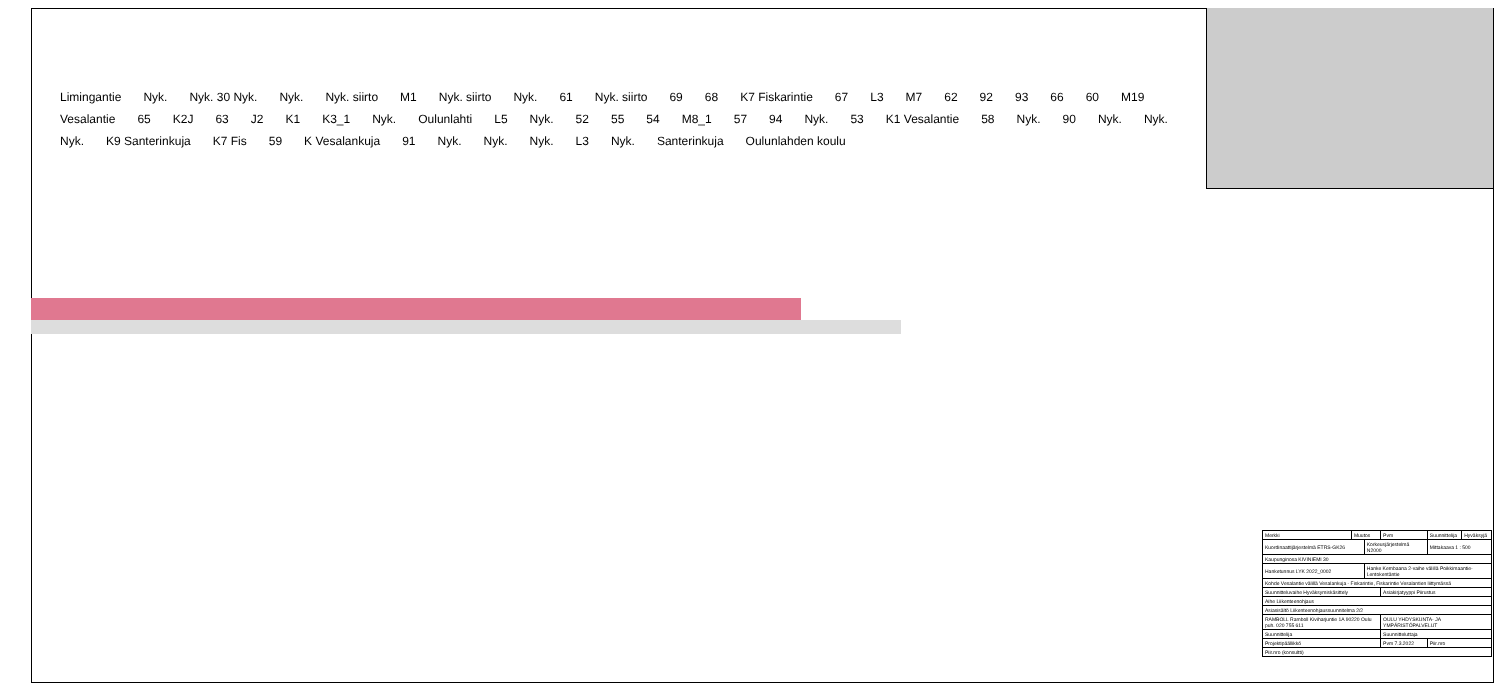Limingantie Nyk. Nyk. 30 Nyk. Nyk. Nyk. siirto M1 Nyk. siirto Nyk. 61 Nyk. siirto 69 68 K7 Fiskarintie 67 L3 M7 62 92 93 66 60 M19 Vesalantie 65 K2J 63 J2 K1 K3_1 Nyk. Oulunlahti L5 Nyk. 52 55 54 M8_1 57 94 Nyk. 53 K1 Vesalantie 58 Nyk. 90 Nyk. Nyk. Nyk. K9 Santerinkuja K7 Fis 59 K Vesalankuja 91 Nyk. Nyk. Nyk. L3 Nyk. Santerinkuja Oulunlahden koulu
| Merkki | Muutos | | Pvm | Suunnittelija | Hyväksyjä |
| Kuordinaattijärjestelmä ETRS-GK26 | | Korkeusjärjestelmä N2000 | | Mittakaava 1 : 500 | |
| Kaupunginosa KIVINIEMI 30 | | | | | |
| Hanketunnus LYK 2022_0002 | | Hanke Kembaana 2-vaihe välillä Poikkimaantie-Lentokentäntie | | | |
| Kohde Vesalantie välillä Vesalankuja - Fiskarintie, Fiskarintie Vesalantien liittymässä | | | | | |
| Suunnitteluvaihe Hyväksymiskäsittely | | | Asiakirjatyyppi Piirustus | | |
| Aihe Liikenteenohjaus | | | | | |
| Asiasisältö Liikenteenohjaussuunnitelma 2/2 | | | | | |
| RAMBOLL Ramboll Kiviharjuntie 1A 90220 Oulu puh. 020 755 611 | | | OULU YHDYSKUNTA- JA YMPÄRISTÖPALVELUT | | |
| Suunnittelija | | | Suunnitteluttaja | | |
| Projektipäällikkö | | | Pvm 7.3.2022 | Piir.nro | |
| Piir.nro (konsultti) | | | | | |